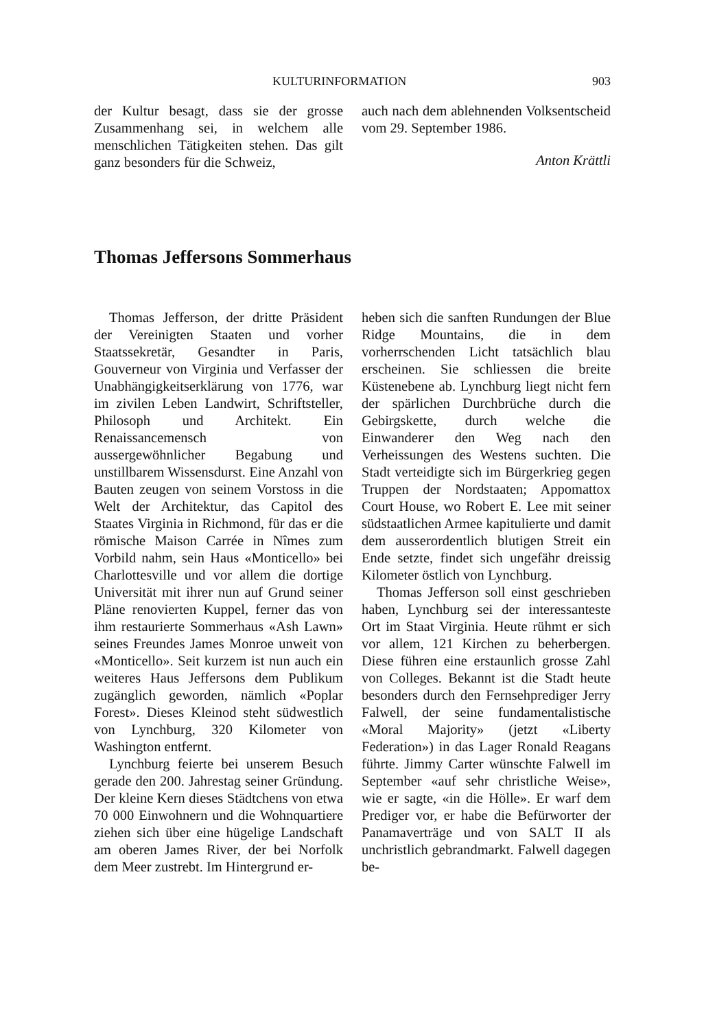KULTURINFORMATION 903
der Kultur besagt, dass sie der grosse Zusammenhang sei, in welchem alle menschlichen Tätigkeiten stehen. Das gilt ganz besonders für die Schweiz,
auch nach dem ablehnenden Volksentscheid vom 29. September 1986.
Anton Krättli
Thomas Jeffersons Sommerhaus
Thomas Jefferson, der dritte Präsident der Vereinigten Staaten und vorher Staatssekretär, Gesandter in Paris, Gouverneur von Virginia und Verfasser der Unabhängigkeitserklärung von 1776, war im zivilen Leben Landwirt, Schriftsteller, Philosoph und Architekt. Ein Renaissancemensch von aussergewöhnlicher Begabung und unstillbarem Wissensdurst. Eine Anzahl von Bauten zeugen von seinem Vorstoss in die Welt der Architektur, das Capitol des Staates Virginia in Richmond, für das er die römische Maison Carrée in Nîmes zum Vorbild nahm, sein Haus «Monticello» bei Charlottesville und vor allem die dortige Universität mit ihrer nun auf Grund seiner Pläne renovierten Kuppel, ferner das von ihm restaurierte Sommerhaus «Ash Lawn» seines Freundes James Monroe unweit von «Monticello». Seit kurzem ist nun auch ein weiteres Haus Jeffersons dem Publikum zugänglich geworden, nämlich «Poplar Forest». Dieses Kleinod steht südwestlich von Lynchburg, 320 Kilometer von Washington entfernt.
Lynchburg feierte bei unserem Besuch gerade den 200. Jahrestag seiner Gründung. Der kleine Kern dieses Städtchens von etwa 70 000 Einwohnern und die Wohnquartiere ziehen sich über eine hügelige Landschaft am oberen James River, der bei Norfolk dem Meer zustrebt. Im Hintergrund er-
heben sich die sanften Rundungen der Blue Ridge Mountains, die in dem vorherrschenden Licht tatsächlich blau erscheinen. Sie schliessen die breite Küstenebene ab. Lynchburg liegt nicht fern der spärlichen Durchbrüche durch die Gebirgskette, durch welche die Einwanderer den Weg nach den Verheissungen des Westens suchten. Die Stadt verteidigte sich im Bürgerkrieg gegen Truppen der Nordstaaten; Appomattox Court House, wo Robert E. Lee mit seiner südstaatlichen Armee kapitulierte und damit dem ausserordentlich blutigen Streit ein Ende setzte, findet sich ungefähr dreissig Kilometer östlich von Lynchburg.
Thomas Jefferson soll einst geschrieben haben, Lynchburg sei der interessanteste Ort im Staat Virginia. Heute rühmt er sich vor allem, 121 Kirchen zu beherbergen. Diese führen eine erstaunlich grosse Zahl von Colleges. Bekannt ist die Stadt heute besonders durch den Fernsehprediger Jerry Falwell, der seine fundamentalistische «Moral Majority» (jetzt «Liberty Federation») in das Lager Ronald Reagans führte. Jimmy Carter wünschte Falwell im September «auf sehr christliche Weise», wie er sagte, «in die Hölle». Er warf dem Prediger vor, er habe die Befürworter der Panamaverträge und von SALT II als unchristlich gebrandmarkt. Falwell dagegen be-